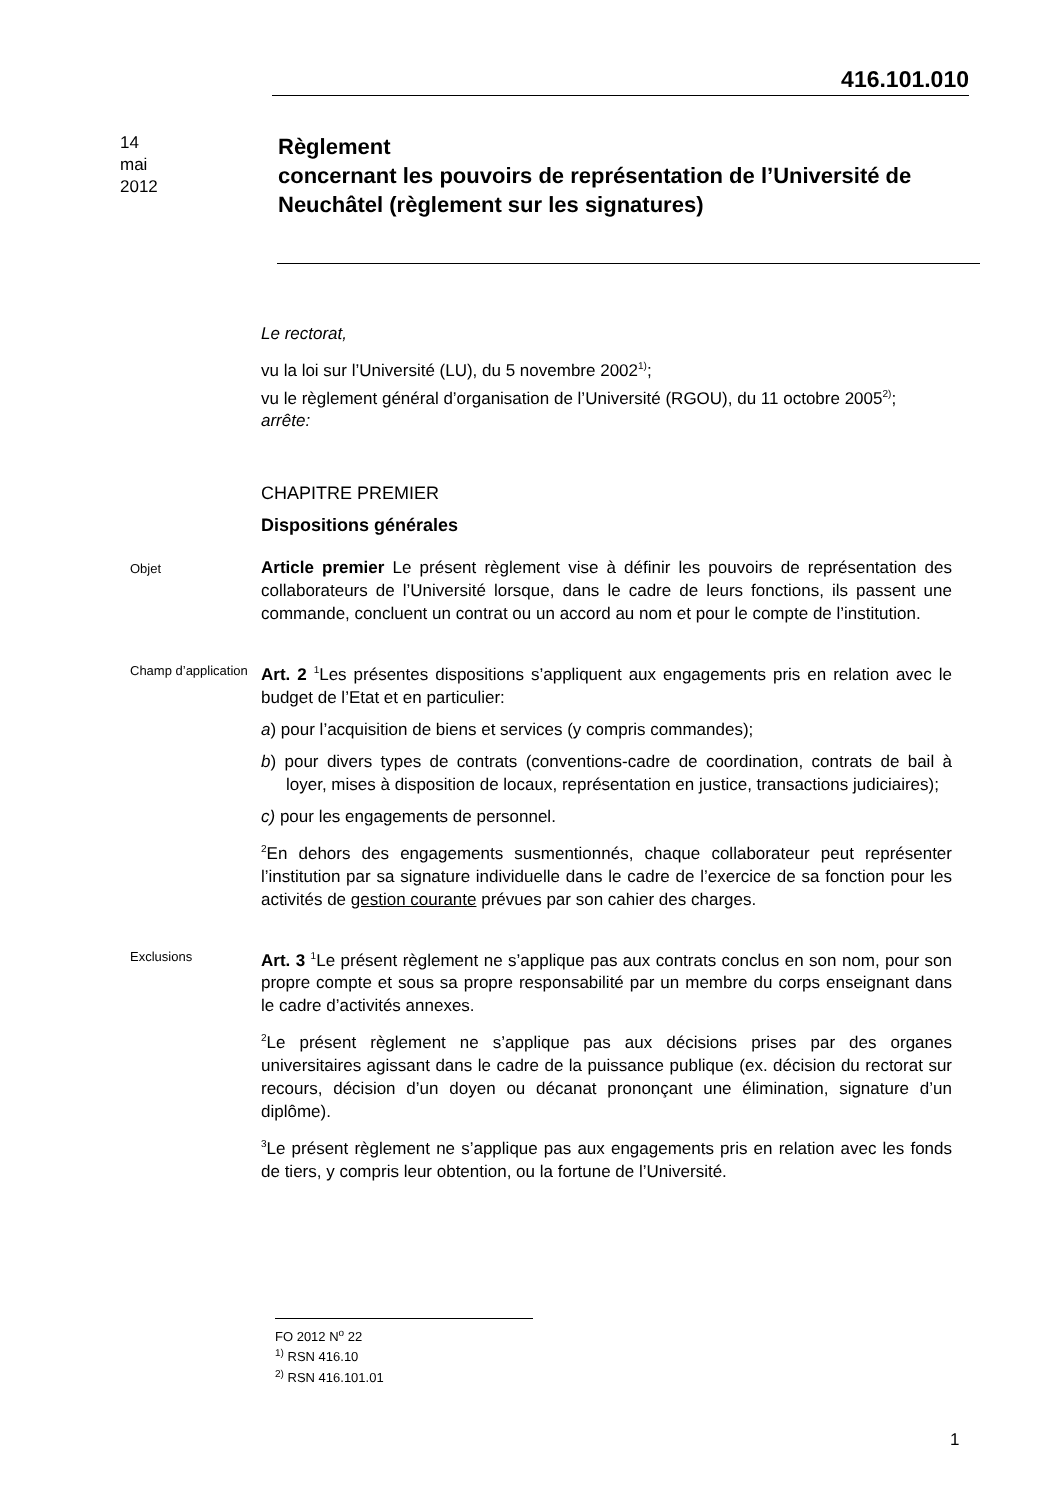416.101.010
14
mai
2012
Règlement
concernant les pouvoirs de représentation de l’Université de Neuchâtel (règlement sur les signatures)
Le rectorat,
vu la loi sur l’Université (LU), du 5 novembre 2002<sup>1)</sup>;
vu le règlement général d’organisation de l’Université (RGOU), du 11 octobre 2005<sup>2)</sup>;
arrête:
CHAPITRE PREMIER
Dispositions générales
Objet
Article premier Le présent règlement vise à définir les pouvoirs de représentation des collaborateurs de l’Université lorsque, dans le cadre de leurs fonctions, ils passent une commande, concluent un contrat ou un accord au nom et pour le compte de l’institution.
Champ d’application
Art. 2 <sup>1</sup>Les présentes dispositions s’appliquent aux engagements pris en relation avec le budget de l’Etat et en particulier:
a) pour l’acquisition de biens et services (y compris commandes);
b) pour divers types de contrats (conventions-cadre de coordination, contrats de bail à loyer, mises à disposition de locaux, représentation en justice, transactions judiciaires);
c) pour les engagements de personnel.
<sup>2</sup> En dehors des engagements susmentionnés, chaque collaborateur peut représenter l’institution par sa signature individuelle dans le cadre de l’exercice de sa fonction pour les activités de gestion courante prévues par son cahier des charges.
Exclusions
Art. 3 <sup>1</sup>Le présent règlement ne s’applique pas aux contrats conclus en son nom, pour son propre compte et sous sa propre responsabilité par un membre du corps enseignant dans le cadre d’activités annexes.
<sup>2</sup> Le présent règlement ne s’applique pas aux décisions prises par des organes universitaires agissant dans le cadre de la puissance publique (ex. décision du rectorat sur recours, décision d’un doyen ou décanat prononçant une élimination, signature d’un diplôme).
<sup>3</sup> Le présent règlement ne s’applique pas aux engagements pris en relation avec les fonds de tiers, y compris leur obtention, ou la fortune de l’Université.
FO 2012 N<sup>o</sup> 22
<sup>1)</sup> RSN 416.10
<sup>2)</sup> RSN 416.101.01
1